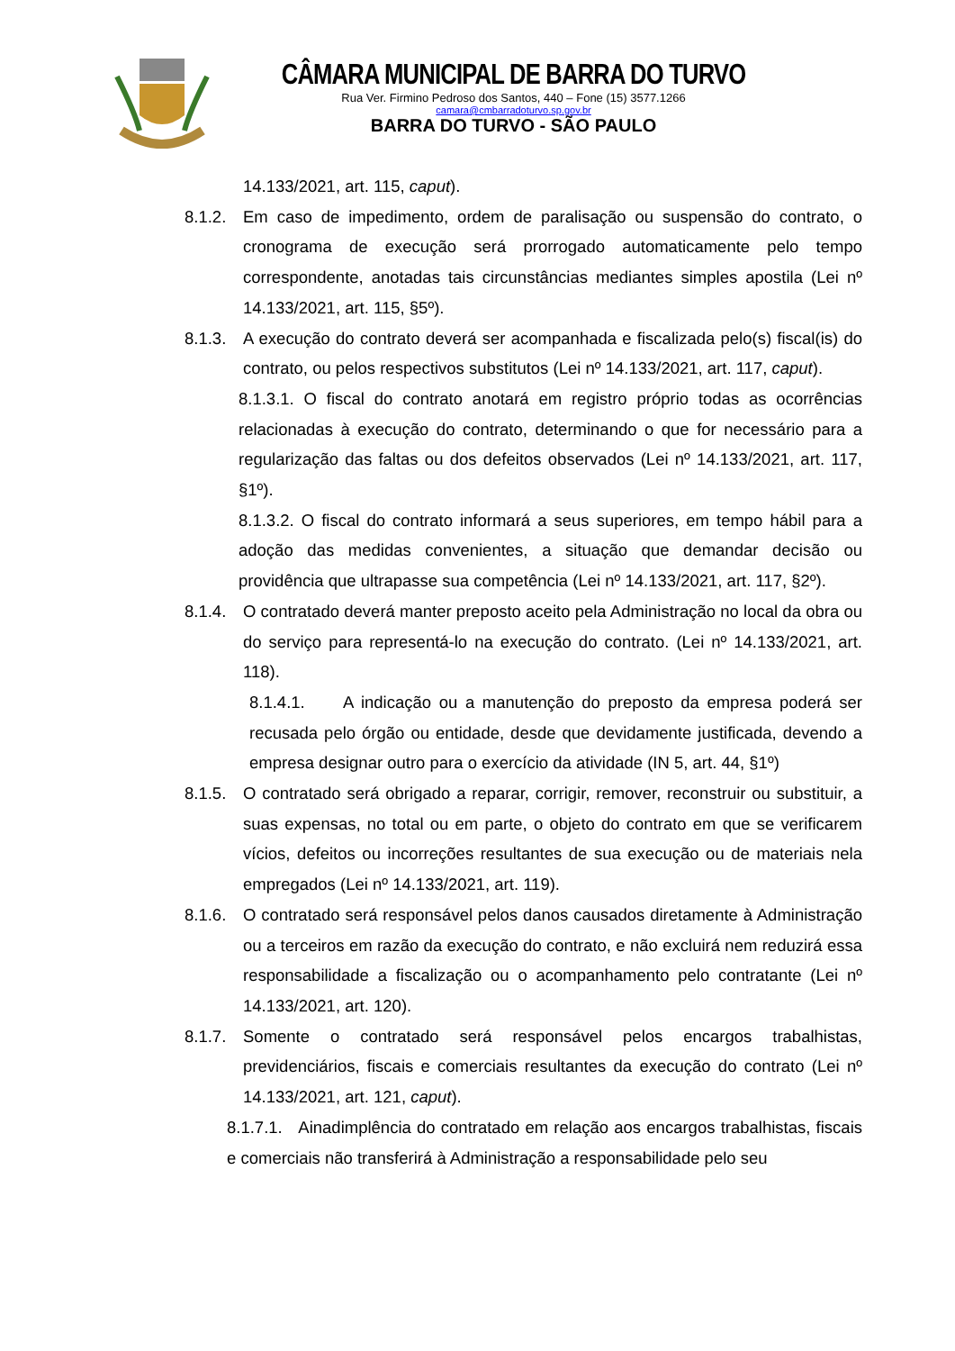CÂMARA MUNICIPAL DE BARRA DO TURVO
Rua Ver. Firmino Pedroso dos Santos, 440 – Fone (15) 3577.1266
camara@cmbarradoturvo.sp.gov.br
BARRA DO TURVO - SÃO PAULO
14.133/2021, art. 115, caput).
8.1.2. Em caso de impedimento, ordem de paralisação ou suspensão do contrato, o cronograma de execução será prorrogado automaticamente pelo tempo correspondente, anotadas tais circunstâncias mediantes simples apostila (Lei nº 14.133/2021, art. 115, §5º).
8.1.3. A execução do contrato deverá ser acompanhada e fiscalizada pelo(s) fiscal(is) do contrato, ou pelos respectivos substitutos (Lei nº 14.133/2021, art. 117, caput).
8.1.3.1. O fiscal do contrato anotará em registro próprio todas as ocorrências relacionadas à execução do contrato, determinando o que for necessário para a regularização das faltas ou dos defeitos observados (Lei nº 14.133/2021, art. 117, §1º).
8.1.3.2. O fiscal do contrato informará a seus superiores, em tempo hábil para a adoção das medidas convenientes, a situação que demandar decisão ou providência que ultrapasse sua competência (Lei nº 14.133/2021, art. 117, §2º).
8.1.4. O contratado deverá manter preposto aceito pela Administração no local da obra ou do serviço para representá-lo na execução do contrato. (Lei nº 14.133/2021, art. 118).
8.1.4.1. A indicação ou a manutenção do preposto da empresa poderá ser recusada pelo órgão ou entidade, desde que devidamente justificada, devendo a empresa designar outro para o exercício da atividade (IN 5, art. 44, §1º)
8.1.5. O contratado será obrigado a reparar, corrigir, remover, reconstruir ou substituir, a suas expensas, no total ou em parte, o objeto do contrato em que se verificarem vícios, defeitos ou incorreções resultantes de sua execução ou de materiais nela empregados (Lei nº 14.133/2021, art. 119).
8.1.6. O contratado será responsável pelos danos causados diretamente à Administração ou a terceiros em razão da execução do contrato, e não excluirá nem reduzirá essa responsabilidade a fiscalização ou o acompanhamento pelo contratante (Lei nº 14.133/2021, art. 120).
8.1.7. Somente o contratado será responsável pelos encargos trabalhistas, previdenciários, fiscais e comerciais resultantes da execução do contrato (Lei nº 14.133/2021, art. 121, caput).
8.1.7.1. Ainadimplência do contratado em relação aos encargos trabalhistas, fiscais e comerciais não transferirá à Administração a responsabilidade pelo seu